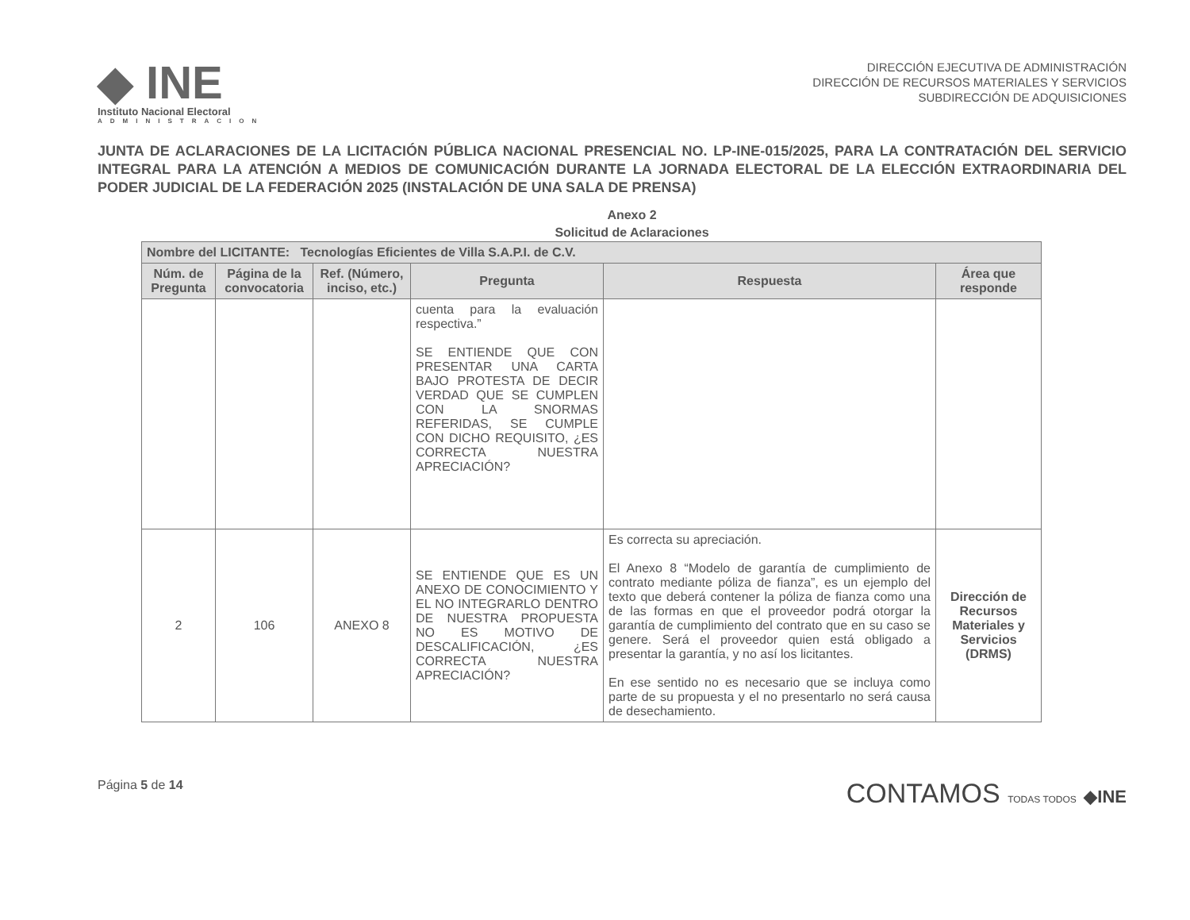◆ INE
Instituto Nacional Electoral
ADMINISTRACION
DIRECCIÓN EJECUTIVA DE ADMINISTRACIÓN
DIRECCIÓN DE RECURSOS MATERIALES Y SERVICIOS
SUBDIRECCIÓN DE ADQUISICIONES
JUNTA DE ACLARACIONES DE LA LICITACIÓN PÚBLICA NACIONAL PRESENCIAL NO. LP-INE-015/2025, PARA LA CONTRATACIÓN DEL SERVICIO INTEGRAL PARA LA ATENCIÓN A MEDIOS DE COMUNICACIÓN DURANTE LA JORNADA ELECTORAL DE LA ELECCIÓN EXTRAORDINARIA DEL PODER JUDICIAL DE LA FEDERACIÓN 2025 (INSTALACIÓN DE UNA SALA DE PRENSA)
Anexo 2
Solicitud de Aclaraciones
| Nombre del LICITANTE: Tecnologías Eficientes de Villa S.A.P.I. de C.V. | | | | | |
| --- | --- | --- | --- | --- | --- |
| Núm. de Pregunta | Página de la convocatoria | Ref. (Número, inciso, etc.) | Pregunta | Respuesta | Área que responde |
| | | | cuenta para la evaluación respectiva.” SE ENTIENDE QUE CON PRESENTAR UNA CARTA BAJO PROTESTA DE DECIR VERDAD QUE SE CUMPLEN CON LA SNORMAS REFERIDAS, SE CUMPLE CON DICHO REQUISITO, ¿ES CORRECTA NUESTRA APRECIACIÓN? | | |
| 2 | 106 | ANEXO 8 | SE ENTIENDE QUE ES UN ANEXO DE CONOCIMIENTO Y EL NO INTEGRARLO DENTRO DE NUESTRA PROPUESTA NO ES MOTIVO DE DESCALIFICACIÓN, ¿ES CORRECTA NUESTRA APRECIACIÓN? | Es correcta su apreciación. El Anexo 8 “Modelo de garantía de cumplimiento de contrato mediante póliza de fianza”, es un ejemplo del texto que deberá contener la póliza de fianza como una de las formas en que el proveedor podrá otorgar la garantía de cumplimiento del contrato que en su caso se genere. Será el proveedor quien está obligado a presentar la garantía, y no así los licitantes. En ese sentido no es necesario que se incluya como parte de su propuesta y el no presentarlo no será causa de desechamiento. | Dirección de Recursos Materiales y Servicios (DRMS) |
Página 5 de 14
CONTAMOS TODAS TODOS ◆INE